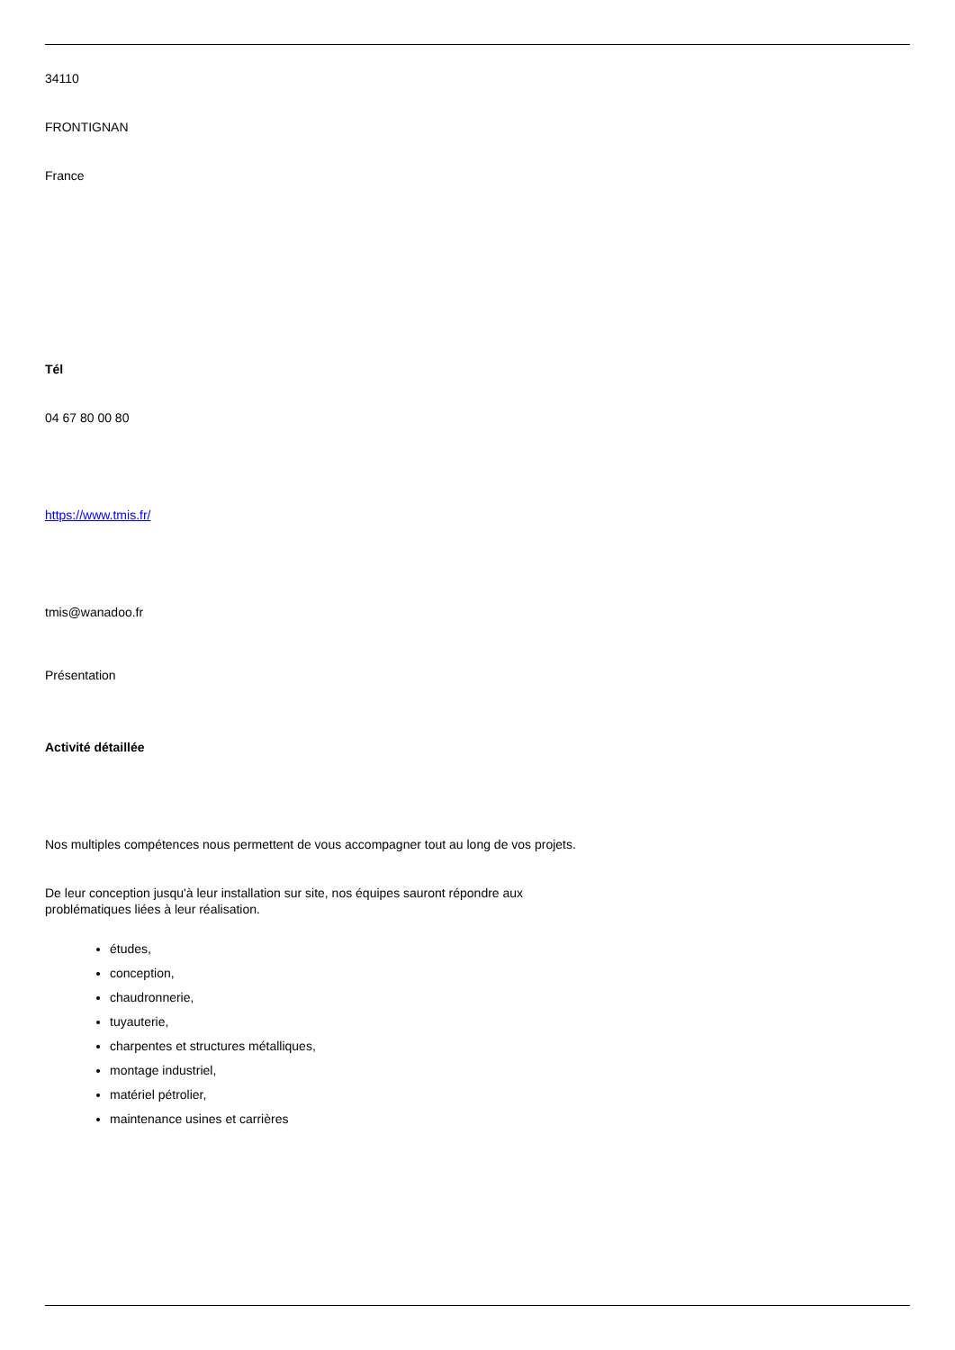34110
FRONTIGNAN
France
Tél
04 67 80 00 80
https://www.tmis.fr/
tmis@wanadoo.fr
Présentation
Activité détaillée
Nos multiples compétences nous permettent de vous accompagner tout au long de vos projets.
De leur conception jusqu'à leur installation sur site, nos équipes sauront répondre aux
problématiques liées à leur réalisation.
études,
conception,
chaudronnerie,
tuyauterie,
charpentes et structures métalliques,
montage industriel,
matériel pétrolier,
maintenance usines et carrières